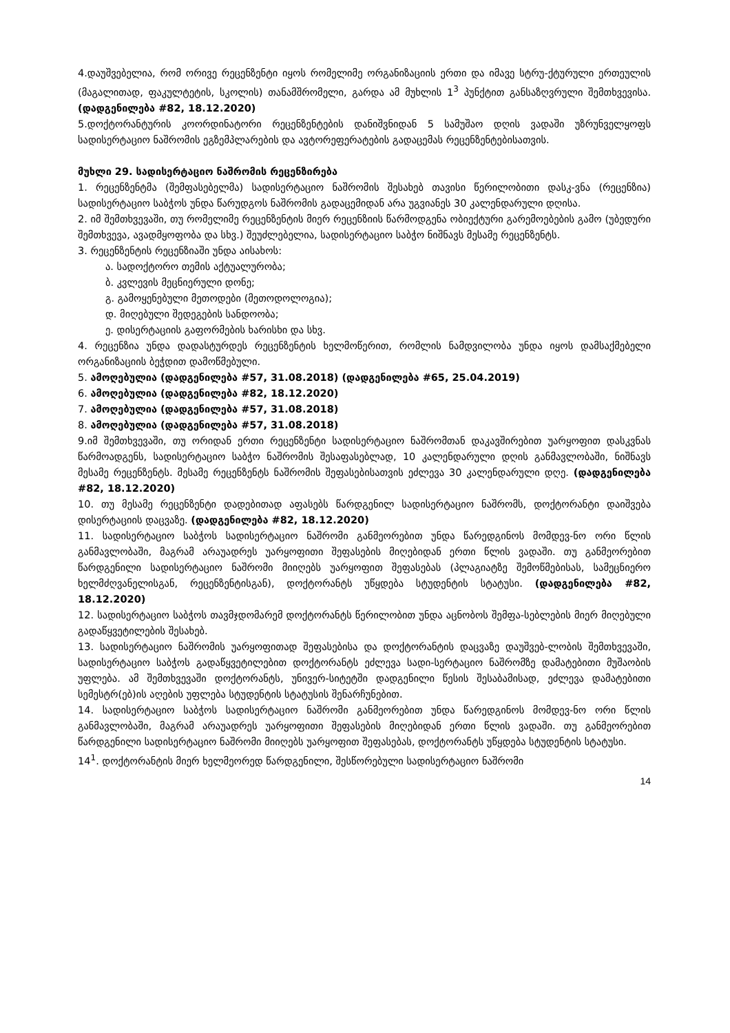4.დაუშვებელია, რომ ორივე რეცენზენტი იყოს რომელიმე ორგანიზაციის ერთი და იმავე სტრუ-ქტურული ერთეულის (მაგალითად, ფაკულტეტის, სკოლის) თანამშრომელი, გარდა ამ მუხლის 1<sup>3</sup> პუნქტით განსაზღვრული შემთხვევისა. (დადგენილება #82, 18.12.2020)
5.დოქტორანტურის კოორდინატორი რეცენზენტების დანიშვნიდან 5 სამუშაო დღის ვადაში უზრუნველყოფს სადისერტაციო ნაშრომის ეგზემპლარების და ავტორეფერატების გადაცემას რეცენზენტებისათვის.
მუხლი 29. სადისერტაციო ნაშრომის რეცენზირება
1. რეცენზენტმა (შემფასებელმა) სადისერტაციო ნაშრომის შესახებ თავისი წერილობითი დასკ-ვნა (რეცენზია) სადისერტაციო საბჭოს უნდა წარუდგოს ნაშრომის გადაცემიდან არა უგვიანეს 30 კალენდარული დღისა.
2. იმ შემთხვევაში, თუ რომელიმე რეცენზენტის მიერ რეცენზიის წარმოდგენა ობიექტური გარემოებების გამო (უბედური შემთხვევა, ავადმყოფობა და სხვ.) შეუძლებელია, სადისერტაციო საბჭო ნიშნავს მესამე რეცენზენტს.
3. რეცენზენტის რეცენზიაში უნდა აისახოს:
ა. სადოქტორო თემის აქტუალურობა;
ბ. კვლევის მეცნიერული დონე;
გ. გამოყენებული მეთოდები (მეთოდოლოგია);
დ. მიღებული შედეგების სანდოობა;
ე. დისერტაციის გაფორმების ხარისხი და სხვ.
4. რეცენზია უნდა დადასტურდეს რეცენზენტის ხელმოწერით, რომლის ნამდვილობა უნდა იყოს დამსაქმებელი ორგანიზაციის ბეჭდით დამოწმებული.
5. ამოღებულია (დადგენილება #57, 31.08.2018) (დადგენილება #65, 25.04.2019)
6. ამოღებულია (დადგენილება #82, 18.12.2020)
7. ამოღებულია (დადგენილება #57, 31.08.2018)
8. ამოღებულია (დადგენილება #57, 31.08.2018)
9.იმ შემთხვევაში, თუ ორიდან ერთი რეცენზენტი სადისერტაციო ნაშრომთან დაკავშირებით უარყოფით დასკვნას წარმოადგენს, სადისერტაციო საბჭო ნაშრომის შესაფასებლად, 10 კალენდარული დღის განმავლობაში, ნიშნავს მესამე რეცენზენტს. მესამე რეცენზენტს ნაშრომის შეფასებისათვის ეძლევა 30 კალენდარული დღე. (დადგენილება #82, 18.12.2020)
10. თუ მესამე რეცენზენტი დადებითად აფასებს წარდგენილ სადისერტაციო ნაშრომს, დოქტორანტი დაიშვება დისერტაციის დაცვაზე. (დადგენილება #82, 18.12.2020)
11. სადისერტაციო საბჭოს სადისერტაციო ნაშრომი განმეორებით უნდა წარედგინოს მომდევ-ნო ორი წლის განმავლობაში, მაგრამ არაუადრეს უარყოფითი შეფასების მიღებიდან ერთი წლის ვადაში. თუ განმეორებით წარდგენილი სადისერტაციო ნაშრომი მიიღებს უარყოფით შეფასებას (პლაგიატზე შემოწმებისას, სამეცნიერო ხელმძღვანელისგან, რეცენზენტისგან), დოქტორანტს უწყდება სტუდენტის სტატუსი. (დადგენილება #82, 18.12.2020)
12. სადისერტაციო საბჭოს თავმჯდომარემ დოქტორანტს წერილობით უნდა აცნობოს შემფა-სებლების მიერ მიღებული გადაწყვეტილების შესახებ.
13. სადისერტაციო ნაშრომის უარყოფითად შეფასებისა და დოქტორანტის დაცვაზე დაუშვებ-ლობის შემთხვევაში, სადისერტაციო საბჭოს გადაწყვეტილებით დოქტორანტს ეძლევა სადი-სერტაციო ნაშრომზე დამატებითი მუშაობის უფლება. ამ შემთხვევაში დოქტორანტს, უნივერ-სიტეტში დადგენილი წესის შესაბამისად, ეძლევა დამატებითი სემესტრ(ებ)ის აღების უფლება სტუდენტის სტატუსის შენარჩუნებით.
14. სადისერტაციო საბჭოს სადისერტაციო ნაშრომი განმეორებით უნდა წარედგინოს მომდევ-ნო ორი წლის განმავლობაში, მაგრამ არაუადრეს უარყოფითი შეფასების მიღებიდან ერთი წლის ვადაში. თუ განმეორებით წარდგენილი სადისერტაციო ნაშრომი მიიღებს უარყოფით შეფასებას, დოქტორანტს უწყდება სტუდენტის სტატუსი.
14<sup>1</sup>. დოქტორანტის მიერ ხელმეორედ წარდგენილი, შესწორებული სადისერტაციო ნაშრომი
14